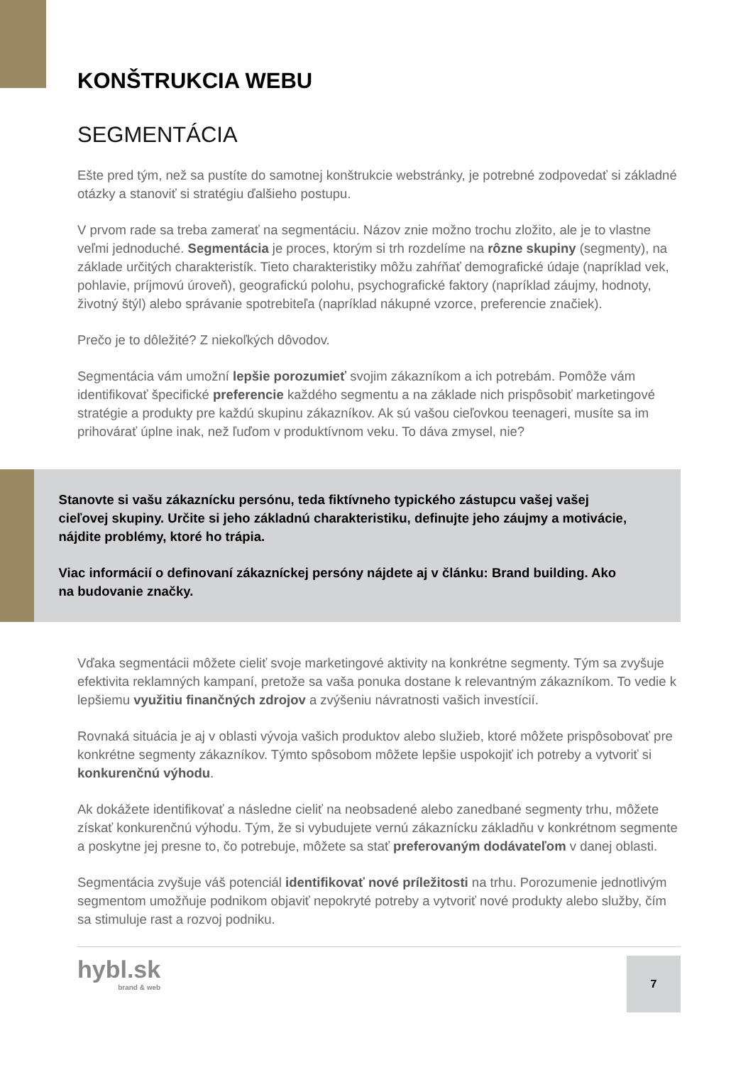KONŠTRUKCIA WEBU
SEGMENTÁCIA
Ešte pred tým, než sa pustíte do samotnej konštrukcie webstránky, je potrebné zodpovedať si základné otázky a stanoviť si stratégiu ďalšieho postupu.
V prvom rade sa treba zamerať na segmentáciu. Názov znie možno trochu zložito, ale je to vlastne veľmi jednoduché. Segmentácia je proces, ktorým si trh rozdelíme na rôzne skupiny (segmenty), na základe určitých charakteristík. Tieto charakteristiky môžu zahŕňať demografické údaje (napríklad vek, pohlavie, príjmovú úroveň), geografickú polohu, psychografické faktory (napríklad záujmy, hodnoty, životný štýl) alebo správanie spotrebiteľa (napríklad nákupné vzorce, preferencie značiek).
Prečo je to dôležité? Z niekoľkých dôvodov.
Segmentácia vám umožní lepšie porozumieť svojim zákazníkom a ich potrebám. Pomôže vám identifikovať špecifické preferencie každého segmentu a na základe nich prispôsobiť marketingové stratégie a produkty pre každú skupinu zákazníkov. Ak sú vašou cieľovkou teenageri, musíte sa im prihovárať úplne inak, než ľuďom v produktívnom veku. To dáva zmysel, nie?
Stanovte si vašu zákaznícku persónu, teda fiktívneho typického zástupcu vašej vašej cieľovej skupiny. Určite si jeho základnú charakteristiku, definujte jeho záujmy a motivácie, nájdite problémy, ktoré ho trápia.
Viac informácií o definovaní zákazníckej persóny nájdete aj v článku: Brand building. Ako na budovanie značky.
Vďaka segmentácii môžete cieliť svoje marketingové aktivity na konkrétne segmenty. Tým sa zvyšuje efektivita reklamných kampaní, pretože sa vaša ponuka dostane k relevantným zákazníkom. To vedie k lepšiemu využitiu finančných zdrojov a zvýšeniu návratnosti vašich investícií.
Rovnaká situácia je aj v oblasti vývoja vašich produktov alebo služieb, ktoré môžete prispôsobovať pre konkrétne segmenty zákazníkov. Týmto spôsobom môžete lepšie uspokojiť ich potreby a vytvoriť si konkurenčnú výhodu.
Ak dokážete identifikovať a následne cieliť na neobsadené alebo zanedbané segmenty trhu, môžete získať konkurenčnú výhodu. Tým, že si vybudujete vernú zákaznícku základňu v konkrétnom segmente a poskytne jej presne to, čo potrebuje, môžete sa stať preferovaným dodávateľom v danej oblasti.
Segmentácia zvyšuje váš potenciál identifikovať nové príležitosti na trhu. Porozumenie jednotlivým segmentom umožňuje podnikom objaviť nepokryté potreby a vytvoriť nové produkty alebo služby, čím sa stimuluje rast a rozvoj podniku.
hybl.sk
brand & web
7